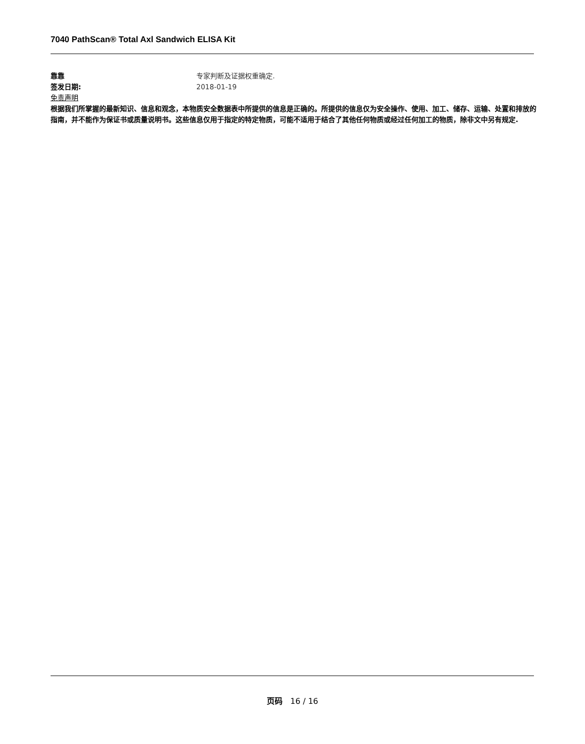7040 PathScan® Total Axl Sandwich ELISA Kit
靠靠 专家判断及证据权重确定.
签发日期: 2018-01-19
免责声明
根据我们所掌握的最新知识、信息和观念，本物质安全数据表中所提供的信息是正确的。所提供的信息仅为安全操作、使用、加工、储存、运输、处置和排放的指南，并不能作为保证书或质量说明书。这些信息仅用于指定的特定物质，可能不适用于结合了其他任何物质或经过任何加工的物质，除非文中另有规定.
页码 16 / 16